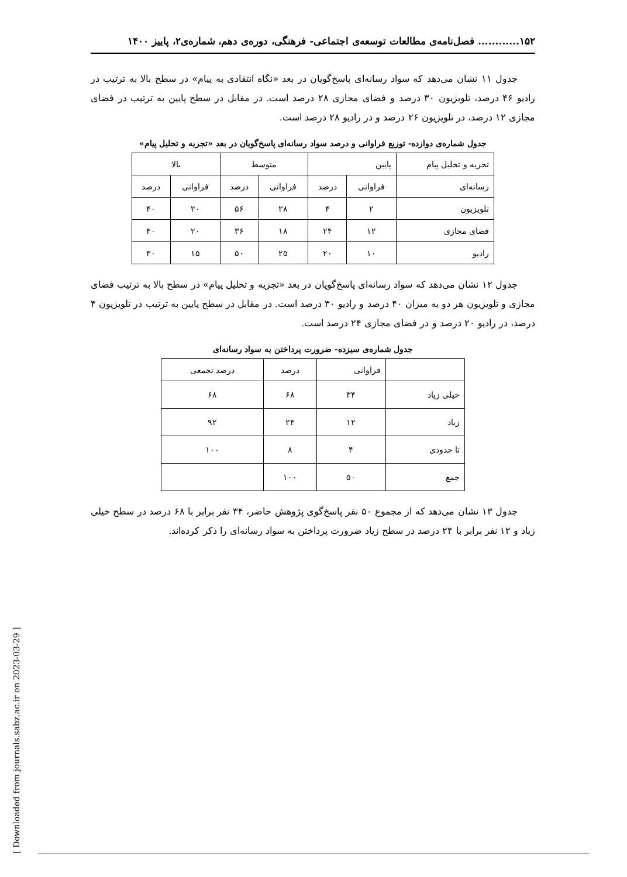[ Downloaded from journals.sabz.ac.ir on 2023-03-29 ]
۱۵۲............ فصل‌نامه‌ی مطالعات توسعه‌ی اجتماعی- فرهنگی، دوره‌ی دهم، شماره‌ی۲، پاییز ۱۴۰۰
جدول ۱۱ نشان می‌دهد که سواد رسانه‌ای پاسخ‌گویان در بعد «نگاه انتقادی به پیام» در سطح بالا به ترتیب در رادیو ۴۶ درصد، تلویزیون ۳۰ درصد و فضای مجازی ۲۸ درصد است. در مقابل در سطح پایین به ترتیب در فضای مجازی ۱۲ درصد، در تلویزیون ۲۶ درصد و در رادیو ۲۸ درصد است.
جدول شماره‌ی دوازده- توزیع فراوانی و درصد سواد رسانه‌ای پاسخ‌گویان در بعد «تجزیه و تحلیل پیام»
| تجزیه و تحلیل پیام | پایین | | متوسط | | بالا | |
| --- | --- | --- | --- | --- | --- | --- |
| رسانه‌ای | فراوانی | درصد | فراوانی | درصد | فراوانی | درصد |
| تلویزیون | ۲ | ۴ | ۲۸ | ۵۶ | ۲۰ | ۴۰ |
| فضای مجازی | ۱۲ | ۲۴ | ۱۸ | ۳۶ | ۲۰ | ۴۰ |
| رادیو | ۱۰ | ۲۰ | ۲۵ | ۵۰ | ۱۵ | ۳۰ |
جدول ۱۲ نشان می‌دهد که سواد رسانه‌ای پاسخ‌گویان در بعد «تجزیه و تحلیل پیام» در سطح بالا به ترتیب فضای مجازی و تلویزیون هر دو به میزان ۴۰ درصد و رادیو ۳۰ درصد است. در مقابل در سطح پایین به ترتیب در تلویزیون ۴ درصد، در رادیو ۲۰ درصد و در فضای مجازی ۲۴ درصد است.
جدول شماره‌ی سیزده- ضرورت پرداختن به سواد رسانه‌ای
| | فراوانی | درصد | درصد تجمعی |
| --- | --- | --- | --- |
| خیلی زیاد | ۳۴ | ۶۸ | ۶۸ |
| زیاد | ۱۲ | ۲۴ | ۹۲ |
| تا حدودی | ۴ | ۸ | ۱۰۰ |
| جمع | ۵۰ | ۱۰۰ | |
جدول ۱۳ نشان می‌دهد که از مجموع ۵۰ نفر پاسخ‌گوی پژوهش حاضر، ۳۴ نفر برابر با ۶۸ درصد در سطح خیلی زیاد و ۱۲ نفر برابر با ۲۴ درصد در سطح زیاد ضرورت پرداختن به سواد رسانه‌ای را ذکر کرده‌اند.